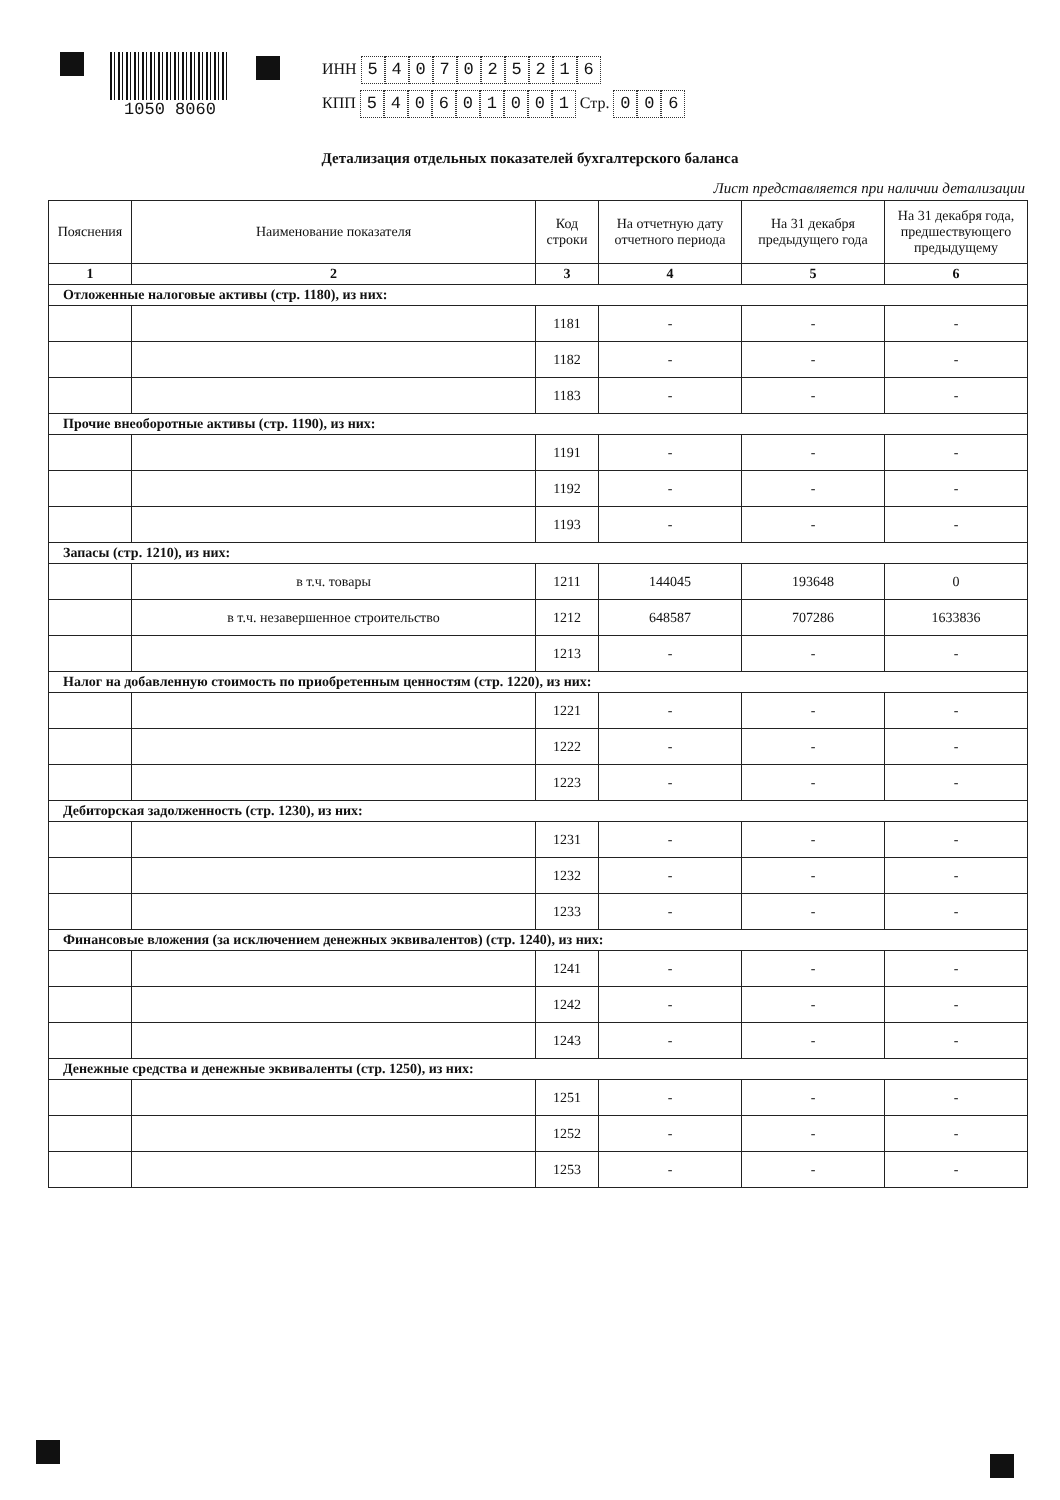1050 8060
ИНН 5407025216
КПП 540601001 Стр. 0 0 6
Детализация отдельных показателей бухгалтерского баланса
Лист представляется при наличии детализации
| Пояснения | Наименование показателя | Код строки | На отчетную дату отчетного периода | На 31 декабря предыдущего года | На 31 декабря года, предшествующего предыдущему |
| --- | --- | --- | --- | --- | --- |
| 1 | 2 | 3 | 4 | 5 | 6 |
| Отложенные налоговые активы (стр. 1180), из них: | | | | | |
| | | 1181 | - | - | - |
| | | 1182 | - | - | - |
| | | 1183 | - | - | - |
| Прочие внеоборотные активы (стр. 1190), из них: | | | | | |
| | | 1191 | - | - | - |
| | | 1192 | - | - | - |
| | | 1193 | - | - | - |
| Запасы (стр. 1210), из них: | | | | | |
| | в т.ч. товары | 1211 | 144045 | 193648 | 0 |
| | в т.ч. незавершенное строительство | 1212 | 648587 | 707286 | 1633836 |
| | | 1213 | - | - | - |
| Налог на добавленную стоимость по приобретенным ценностям (стр. 1220), из них: | | | | | |
| | | 1221 | - | - | - |
| | | 1222 | - | - | - |
| | | 1223 | - | - | - |
| Дебиторская задолженность (стр. 1230), из них: | | | | | |
| | | 1231 | - | - | - |
| | | 1232 | - | - | - |
| | | 1233 | - | - | - |
| Финансовые вложения (за исключением денежных эквивалентов) (стр. 1240), из них: | | | | | |
| | | 1241 | - | - | - |
| | | 1242 | - | - | - |
| | | 1243 | - | - | - |
| Денежные средства и денежные эквиваленты (стр. 1250), из них: | | | | | |
| | | 1251 | - | - | - |
| | | 1252 | - | - | - |
| | | 1253 | - | - | - |